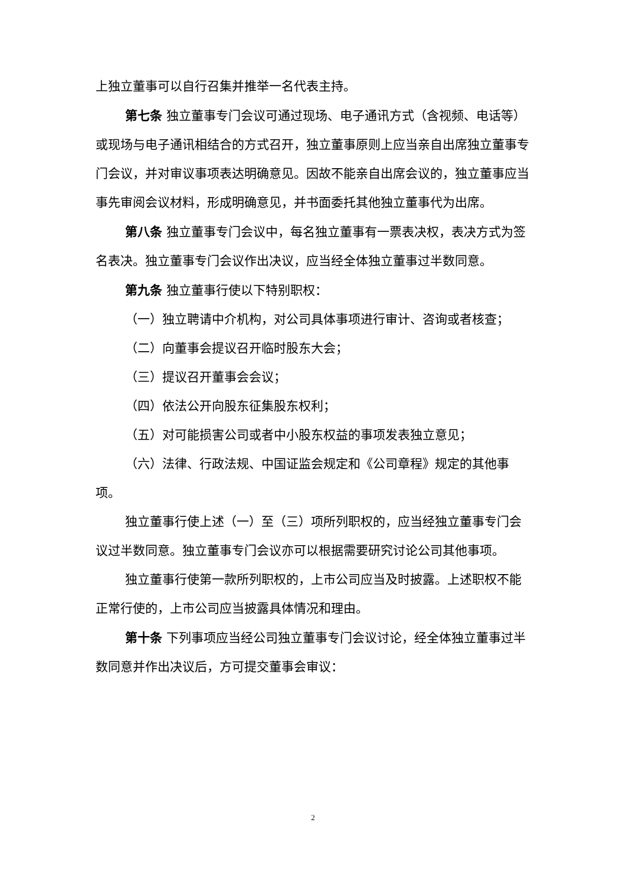上独立董事可以自行召集并推举一名代表主持。
第七条 独立董事专门会议可通过现场、电子通讯方式（含视频、电话等）或现场与电子通讯相结合的方式召开，独立董事原则上应当亲自出席独立董事专门会议，并对审议事项表达明确意见。因故不能亲自出席会议的，独立董事应当事先审阅会议材料，形成明确意见，并书面委托其他独立董事代为出席。
第八条 独立董事专门会议中，每名独立董事有一票表决权，表决方式为签名表决。独立董事专门会议作出决议，应当经全体独立董事过半数同意。
第九条 独立董事行使以下特别职权：
（一）独立聘请中介机构，对公司具体事项进行审计、咨询或者核查；
（二）向董事会提议召开临时股东大会；
（三）提议召开董事会会议；
（四）依法公开向股东征集股东权利；
（五）对可能损害公司或者中小股东权益的事项发表独立意见；
（六）法律、行政法规、中国证监会规定和《公司章程》规定的其他事项。
独立董事行使上述（一）至（三）项所列职权的，应当经独立董事专门会议过半数同意。独立董事专门会议亦可以根据需要研究讨论公司其他事项。
独立董事行使第一款所列职权的，上市公司应当及时披露。上述职权不能正常行使的，上市公司应当披露具体情况和理由。
第十条 下列事项应当经公司独立董事专门会议讨论，经全体独立董事过半数同意并作出决议后，方可提交董事会审议：
2